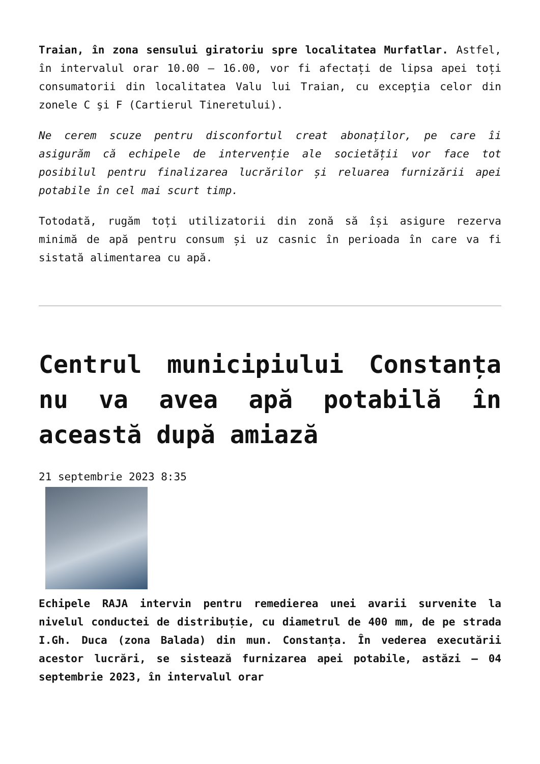Traian, în zona sensului giratoriu spre localitatea Murfatlar. Astfel, în intervalul orar 10.00 – 16.00, vor fi afectați de lipsa apei toți consumatorii din localitatea Valu lui Traian, cu excepţia celor din zonele C şi F (Cartierul Tineretului).
Ne cerem scuze pentru disconfortul creat abonaților, pe care îi asigurăm că echipele de intervenție ale societății vor face tot posibilul pentru finalizarea lucrărilor și reluarea furnizării apei potabile în cel mai scurt timp.
Totodată, rugăm toți utilizatorii din zonă să își asigure rezerva minimă de apă pentru consum și uz casnic în perioada în care va fi sistată alimentarea cu apă.
Centrul municipiului Constanța nu va avea apă potabilă în această după amiază
21 septembrie 2023 8:35
Echipele RAJA intervin pentru remedierea unei avarii survenite la nivelul conductei de distribuție, cu diametrul de 400 mm, de pe strada I.Gh. Duca (zona Balada) din mun. Constanța. În vederea executării acestor lucrări, se sistează furnizarea apei potabile, astăzi – 04 septembrie 2023, în intervalul orar